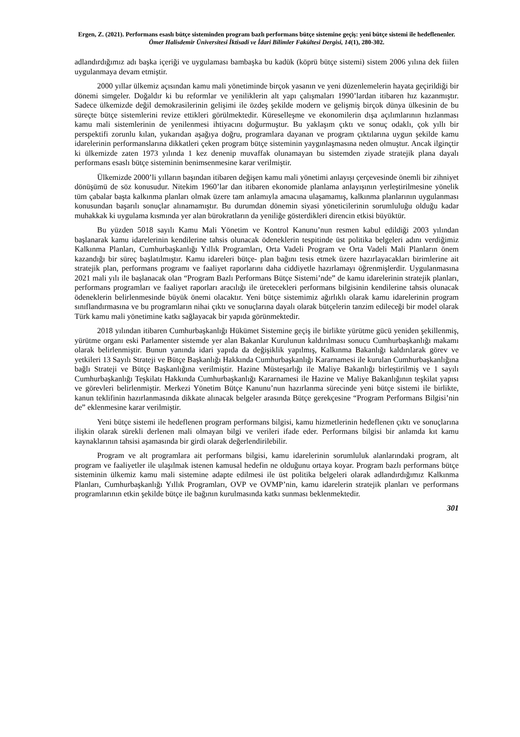Ergen, Z. (2021). Performans esaslı bütçe sisteminden program bazlı performans bütçe sistemine geçiş: yeni bütçe sistemi ile hedeflenenler. Ömer Halisdemir Üniversitesi İktisadi ve İdari Bilimler Fakültesi Dergisi, 14(1), 280-302.
adlandırdığımız adı başka içeriği ve uygulaması bambaşka bu kadük (köprü bütçe sistemi) sistem 2006 yılına dek fiilen uygulanmaya devam etmiştir.
2000 yıllar ülkemiz açısından kamu mali yönetiminde birçok yasanın ve yeni düzenlemelerin hayata geçirildiği bir dönemi simgeler. Doğaldır ki bu reformlar ve yeniliklerin alt yapı çalışmaları 1990’lardan itibaren hız kazanmıştır. Sadece ülkemizde değil demokrasilerinin gelişimi ile özdeş şekilde modern ve gelişmiş birçok dünya ülkesinin de bu süreçte bütçe sistemlerini revize ettikleri görülmektedir. Küreselleşme ve ekonomilerin dışa açılımlarının hızlanması kamu mali sistemlerinin de yenilenmesi ihtiyacını doğurmuştur. Bu yaklaşım çıktı ve sonuç odaklı, çok yıllı bir perspektifi zorunlu kılan, yukarıdan aşağıya doğru, programlara dayanan ve program çıktılarına uygun şekilde kamu idarelerinin performanslarına dikkatleri çeken program bütçe sisteminin yaygınlaşmasına neden olmuştur. Ancak ilginçtir ki ülkemizde zaten 1973 yılında 1 kez denenip muvaffak olunamayan bu sistemden ziyade stratejik plana dayalı performans esaslı bütçe sisteminin benimsenmesine karar verilmiştir.
Ülkemizde 2000’li yılların başından itibaren değişen kamu mali yönetimi anlayışı çerçevesinde önemli bir zihniyet dönüşümü de söz konusudur. Nitekim 1960’lar dan itibaren ekonomide planlama anlayışının yerleştirilmesine yönelik tüm çabalar başta kalkınma planları olmak üzere tam anlamıyla amacına ulaşamamış, kalkınma planlarının uygulanması konusundan başarılı sonuçlar alınamamıştır. Bu durumdan dönemin siyasi yöneticilerinin sorumluluğu olduğu kadar muhakkak ki uygulama kısmında yer alan bürokratların da yeniliğe gösterdikleri direncin etkisi büyüktür.
Bu yüzden 5018 sayılı Kamu Mali Yönetim ve Kontrol Kanunu’nun resmen kabul edildiği 2003 yılından başlanarak kamu idarelerinin kendilerine tahsis olunacak ödeneklerin tespitinde üst politika belgeleri adını verdiğimiz Kalkınma Planları, Cumhurbaşkanlığı Yıllık Programları, Orta Vadeli Program ve Orta Vadeli Mali Planların önem kazandığı bir süreç başlatılmıştır. Kamu idareleri bütçe- plan bağını tesis etmek üzere hazırlayacakları birimlerine ait stratejik plan, performans programı ve faaliyet raporlarını daha ciddiyetle hazırlamayı öğrenmişlerdir. Uygulanmasına 2021 mali yılı ile başlanacak olan “Program Bazlı Performans Bütçe Sistemi’nde” de kamu idarelerinin stratejik planları, performans programları ve faaliyet raporları aracılığı ile üretecekleri performans bilgisinin kendilerine tahsis olunacak ödeneklerin belirlenmesinde büyük önemi olacaktır. Yeni bütçe sistemimiz ağırlıklı olarak kamu idarelerinin program sınıflandırmasına ve bu programların nihai çıktı ve sonuçlarına dayalı olarak bütçelerin tanzim edileceği bir model olarak Türk kamu mali yönetimine katkı sağlayacak bir yapıda görünmektedir.
2018 yılından itibaren Cumhurbaşkanlığı Hükümet Sistemine geçiş ile birlikte yürütme gücü yeniden şekillenmiş, yürütme organı eski Parlamenter sistemde yer alan Bakanlar Kurulunun kaldırılması sonucu Cumhurbaşkanlığı makamı olarak belirlenmiştir. Bunun yanında idari yapıda da değişiklik yapılmış, Kalkınma Bakanlığı kaldırılarak görev ve yetkileri 13 Sayılı Strateji ve Bütçe Başkanlığı Hakkında Cumhurbaşkanlığı Kararnamesi ile kurulan Cumhurbaşkanlığına bağlı Strateji ve Bütçe Başkanlığına verilmiştir. Hazine Müsteşarlığı ile Maliye Bakanlığı birleştirilmiş ve 1 sayılı Cumhurbaşkanlığı Teşkilatı Hakkında Cumhurbaşkanlığı Kararnamesi ile Hazine ve Maliye Bakanlığının teşkilat yapısı ve görevleri belirlenmiştir. Merkezi Yönetim Bütçe Kanunu’nun hazırlanma sürecinde yeni bütçe sistemi ile birlikte, kanun teklifinin hazırlanmasında dikkate alınacak belgeler arasında Bütçe gerekçesine “Program Performans Bilgisi’nin de” eklenmesine karar verilmiştir.
Yeni bütçe sistemi ile hedeflenen program performans bilgisi, kamu hizmetlerinin hedeflenen çıktı ve sonuçlarına ilişkin olarak sürekli derlenen mali olmayan bilgi ve verileri ifade eder. Performans bilgisi bir anlamda kıt kamu kaynaklarının tahsisi aşamasında bir girdi olarak değerlendirilebilir.
Program ve alt programlara ait performans bilgisi, kamu idarelerinin sorumluluk alanlarındaki program, alt program ve faaliyetler ile ulaşılmak istenen kamusal hedefin ne olduğunu ortaya koyar. Program bazlı performans bütçe sisteminin ülkemiz kamu mali sistemine adapte edilmesi ile üst politika belgeleri olarak adlandırdığımız Kalkınma Planları, Cumhurbaşkanlığı Yıllık Programları, OVP ve OVMP’nin, kamu idarelerin stratejik planları ve performans programlarının etkin şekilde bütçe ile bağının kurulmasında katkı sunması beklenmektedir.
301